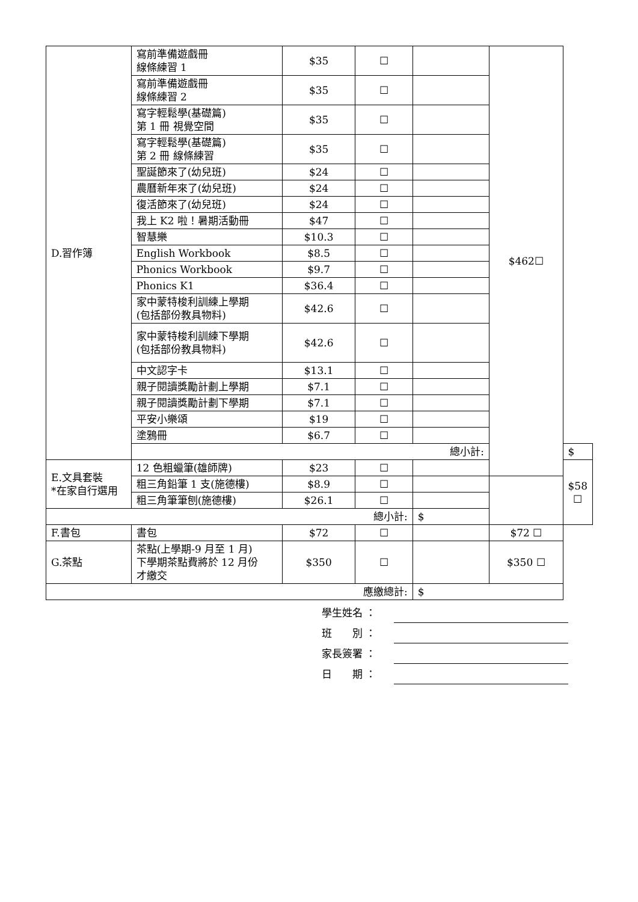| D.習作簿 | 寫前準備遊戲冊 線條練習 1 | $35 | ☐ | | $462☐ | |
| | 寫前準備遊戲冊 線條練習 2 | $35 | ☐ | | | |
| | 寫字輕鬆學(基礎篇) 第 1 冊 視覺空間 | $35 | ☐ | | | |
| | 寫字輕鬆學(基礎篇) 第 2 冊 線條練習 | $35 | ☐ | | | |
| | 聖誕節來了(幼兒班) | $24 | ☐ | | | |
| | 農曆新年來了(幼兒班) | $24 | ☐ | | | |
| | 復活節來了(幼兒班) | $24 | ☐ | | | |
| | 我上 K2 啦！暑期活動冊 | $47 | ☐ | | | |
| | 智慧樂 | $10.3 | ☐ | | | |
| | English Workbook | $8.5 | ☐ | | | |
| | Phonics Workbook | $9.7 | ☐ | | | |
| | Phonics K1 | $36.4 | ☐ | | | |
| | 家中蒙特梭利訓練上學期 (包括部份教具物料) | $42.6 | ☐ | | | |
| | 家中蒙特梭利訓練下學期 (包括部份教具物料) | $42.6 | ☐ | | | |
| | 中文認字卡 | $13.1 | ☐ | | | |
| | 親子閱讀獎勵計劃上學期 | $7.1 | ☐ | | | |
| | 親子閱讀獎勵計劃下學期 | $7.1 | ☐ | | | |
| | 平安小樂頌 | $19 | ☐ | | | |
| | 塗鴉冊 | $6.7 | ☐ | | | |
| | 總小計: | | | | | $ |
| E.文具套裝 *在家自行選用 | 12 色粗蠟筆(雄師牌) | $23 | ☐ | | | $58 ☐ |
| | 粗三角鉛筆 1 支(施德樓) | $8.9 | ☐ | | | |
| | 粗三角筆筆刨(施德樓) | $26.1 | ☐ | | | |
| 總小計: | | | | $ | | |
| F.書包 | 書包 | $72 | ☐ | | $72 ☐ | |
| G.茶點 | 茶點(上學期-9 月至 1 月) 下學期茶點費將於 12 月份 才繳交 | $350 | ☐ | | $350 ☐ | |
| 應繳總計: | | | | $ | | |
學生姓名 ：
班　　別 ：
家長簽署 ：
日　　期 ：